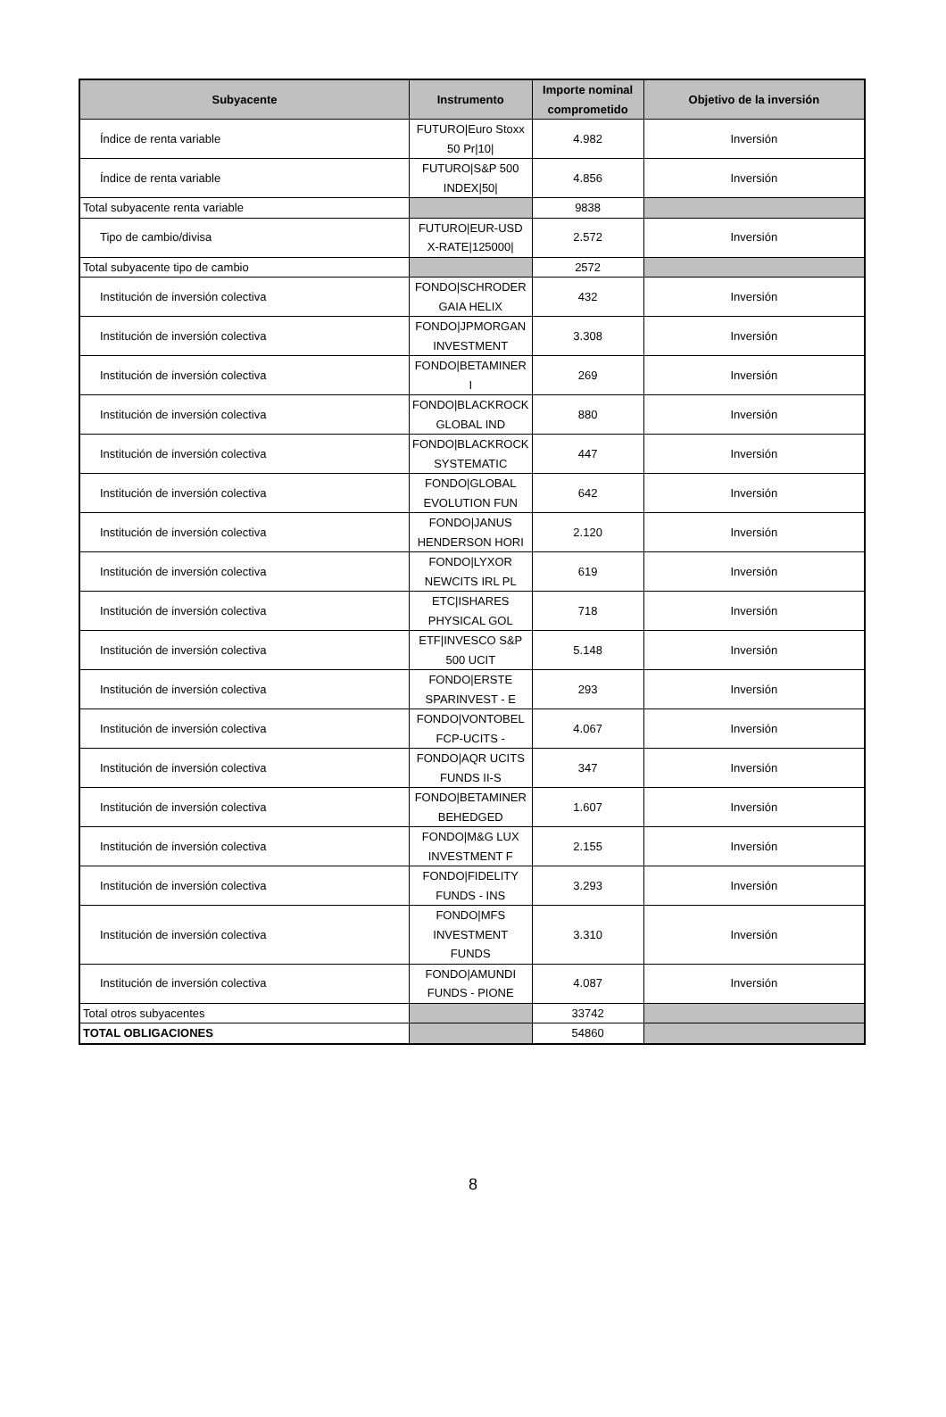| Subyacente | Instrumento | Importe nominal comprometido | Objetivo de la inversión |
| --- | --- | --- | --- |
| Índice de renta variable | FUTURO/Euro Stoxx 50 Pr/10/ | 4.982 | Inversión |
| Índice de renta variable | FUTURO/S&P 500 INDEX/50/ | 4.856 | Inversión |
| Total subyacente renta variable | | 9838 | |
| Tipo de cambio/divisa | FUTURO/EUR-USD X-RATE/125000/ | 2.572 | Inversión |
| Total subyacente tipo de cambio | | 2572 | |
| Institución de inversión colectiva | FONDO/SCHRODER GAIA HELIX | 432 | Inversión |
| Institución de inversión colectiva | FONDO/JPMORGAN INVESTMENT | 3.308 | Inversión |
| Institución de inversión colectiva | FONDO/BETAMINER I | 269 | Inversión |
| Institución de inversión colectiva | FONDO/BLACKROCK GLOBAL IND | 880 | Inversión |
| Institución de inversión colectiva | FONDO/BLACKROCK SYSTEMATIC | 447 | Inversión |
| Institución de inversión colectiva | FONDO/GLOBAL EVOLUTION FUN | 642 | Inversión |
| Institución de inversión colectiva | FONDO/JANUS HENDERSON HORI | 2.120 | Inversión |
| Institución de inversión colectiva | FONDO/LYXOR NEWCITS IRL PL | 619 | Inversión |
| Institución de inversión colectiva | ETC/ISHARES PHYSICAL GOL | 718 | Inversión |
| Institución de inversión colectiva | ETF/INVESCO S&P 500 UCIT | 5.148 | Inversión |
| Institución de inversión colectiva | FONDO/ERSTE SPARINVEST - E | 293 | Inversión |
| Institución de inversión colectiva | FONDO/VONTOBEL FCP-UCITS - | 4.067 | Inversión |
| Institución de inversión colectiva | FONDO/AQR UCITS FUNDS II-S | 347 | Inversión |
| Institución de inversión colectiva | FONDO/BETAMINER BEHEDGED | 1.607 | Inversión |
| Institución de inversión colectiva | FONDO/M&G LUX INVESTMENT F | 2.155 | Inversión |
| Institución de inversión colectiva | FONDO/FIDELITY FUNDS - INS | 3.293 | Inversión |
| Institución de inversión colectiva | FONDO/MFS INVESTMENT FUNDS | 3.310 | Inversión |
| Institución de inversión colectiva | FONDO/AMUNDI FUNDS - PIONE | 4.087 | Inversión |
| Total otros subyacentes | | 33742 | |
| TOTAL OBLIGACIONES | | 54860 | |
8